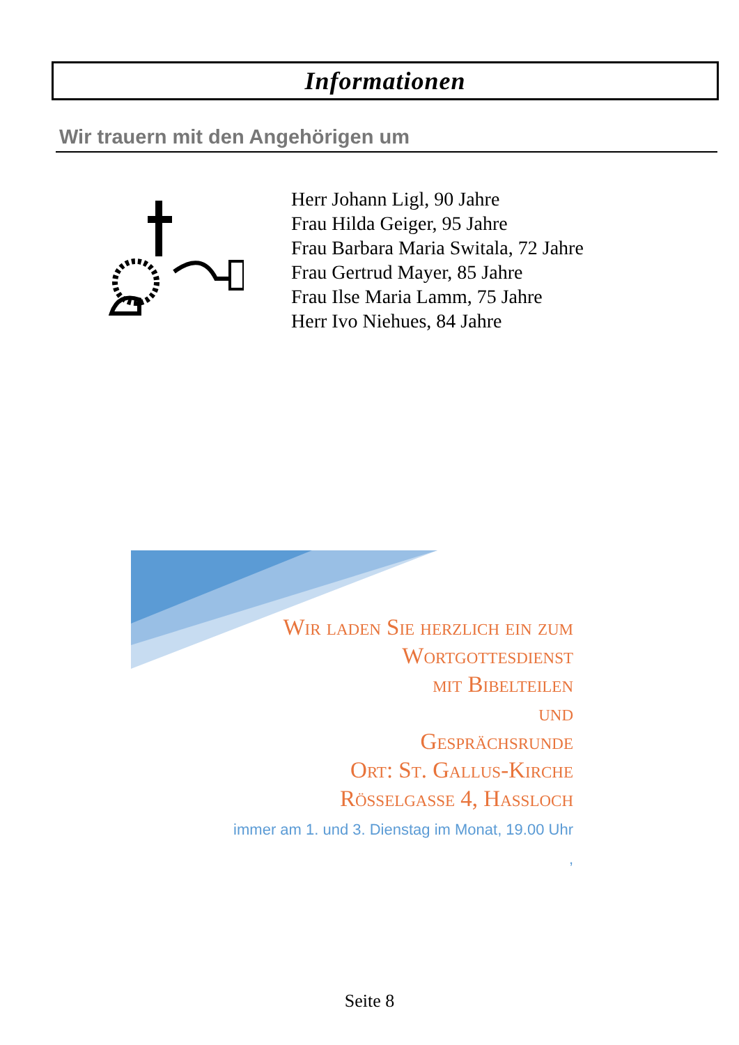Informationen
Wir trauern mit den Angehörigen um
Herr Johann Ligl, 90 Jahre
Frau Hilda Geiger, 95 Jahre
Frau Barbara Maria Switala, 72 Jahre
Frau Gertrud Mayer, 85 Jahre
Frau Ilse Maria Lamm, 75 Jahre
Herr Ivo Niehues, 84 Jahre
Wir laden Sie herzlich ein zum
Wortgottesdienst
mit Bibelteilen
und
Gesprächsrunde
Ort: St. Gallus-Kirche
Rösselgasse 4, Hassloch
immer am 1. und 3. Dienstag im Monat, 19.00 Uhr
,
Seite 8